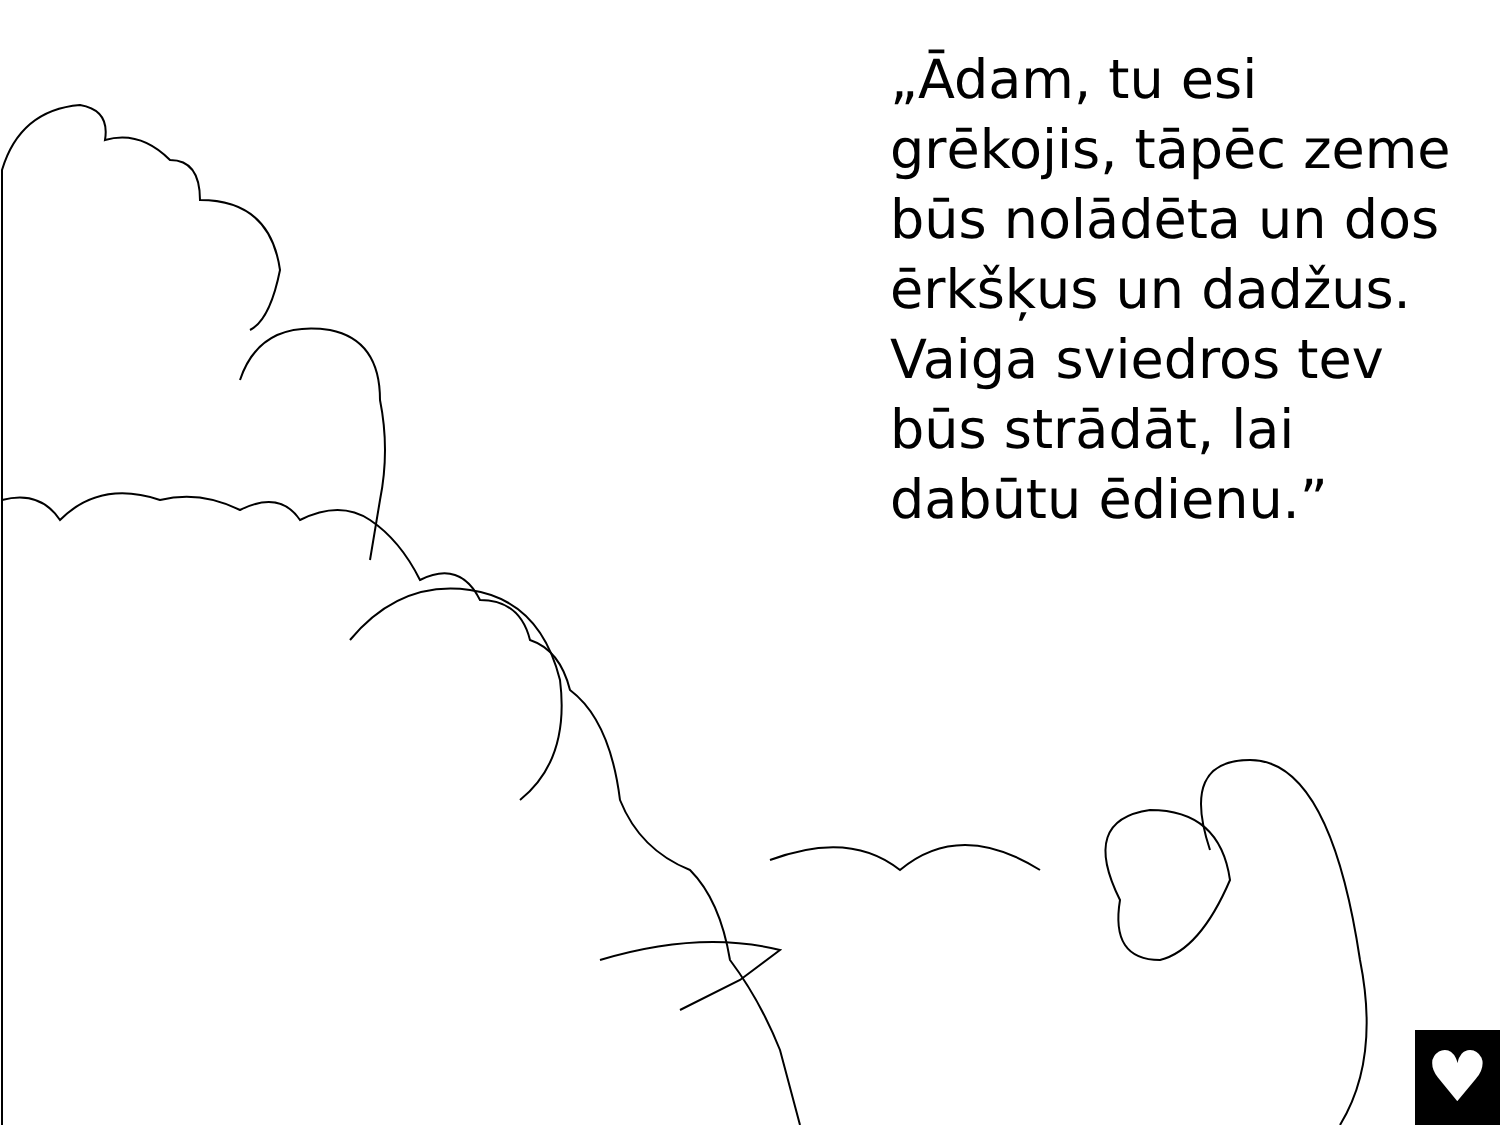„Ādam, tu esi
grēkojis, tāpēc zeme
būs nolādēta un dos
ērkšķus un dadžus.
Vaiga sviedros tev
būs strādāt, lai
dabūtu ēdienu.”
♥